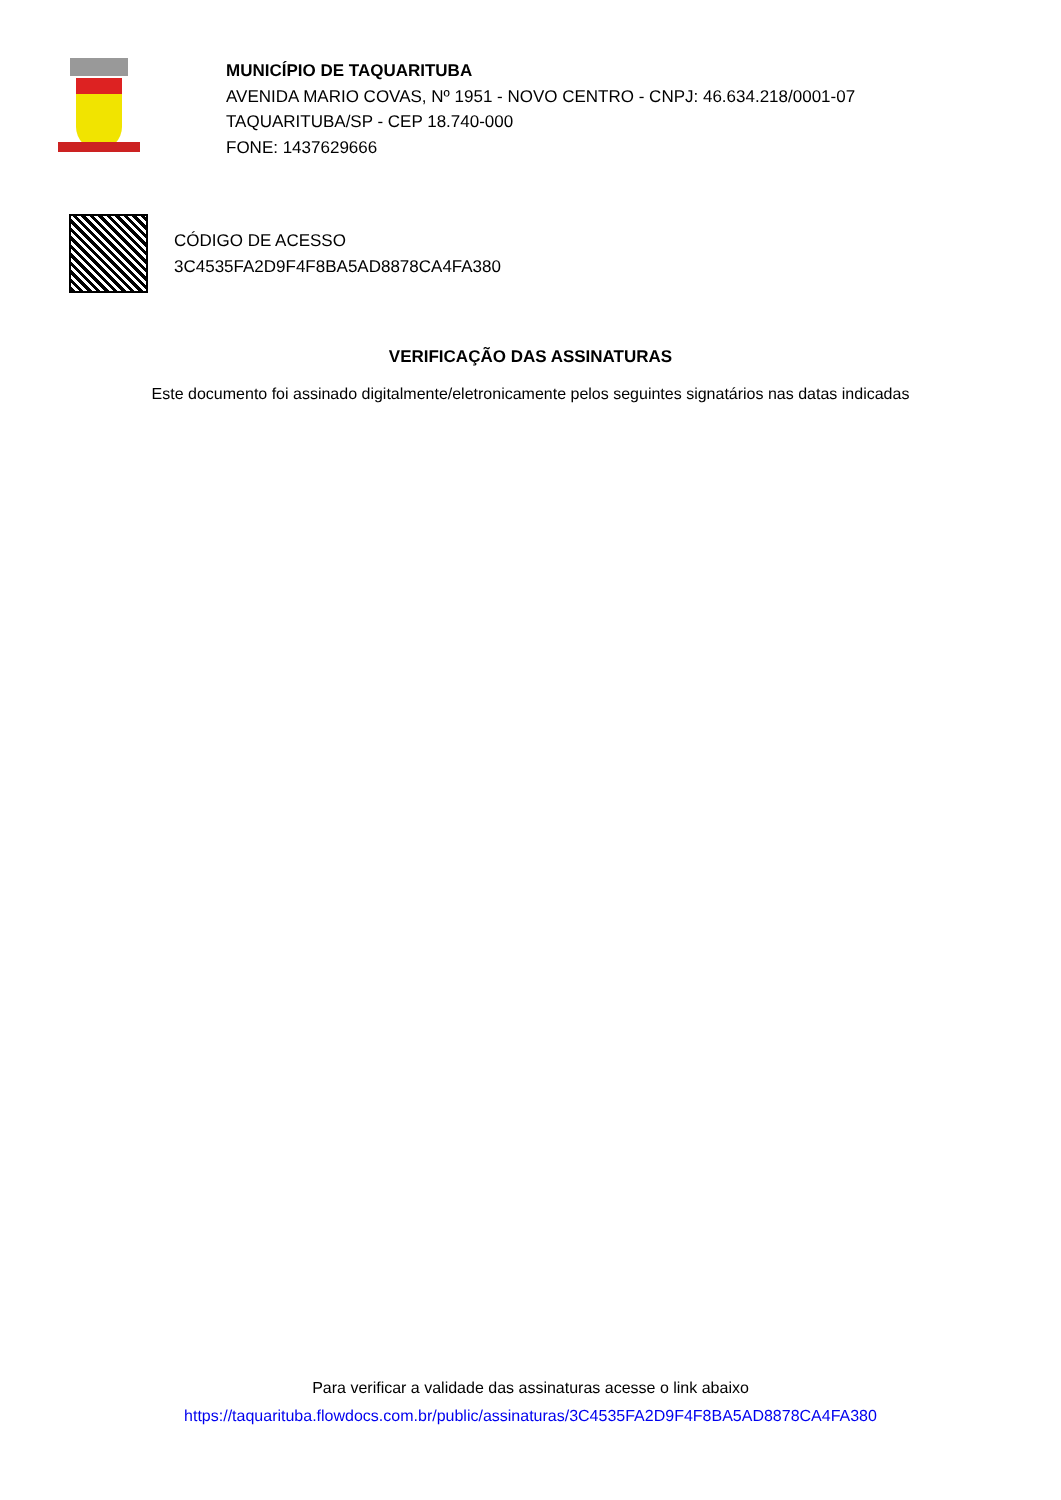MUNICÍPIO DE TAQUARITUBA
AVENIDA MARIO COVAS, Nº 1951 - NOVO CENTRO - CNPJ: 46.634.218/0001-07
TAQUARITUBA/SP - CEP 18.740-000
FONE: 1437629666
CÓDIGO DE ACESSO
3C4535FA2D9F4F8BA5AD8878CA4FA380
VERIFICAÇÃO DAS ASSINATURAS
Este documento foi assinado digitalmente/eletronicamente pelos seguintes signatários nas datas indicadas
Para verificar a validade das assinaturas acesse o link abaixo
https://taquarituba.flowdocs.com.br/public/assinaturas/3C4535FA2D9F4F8BA5AD8878CA4FA380